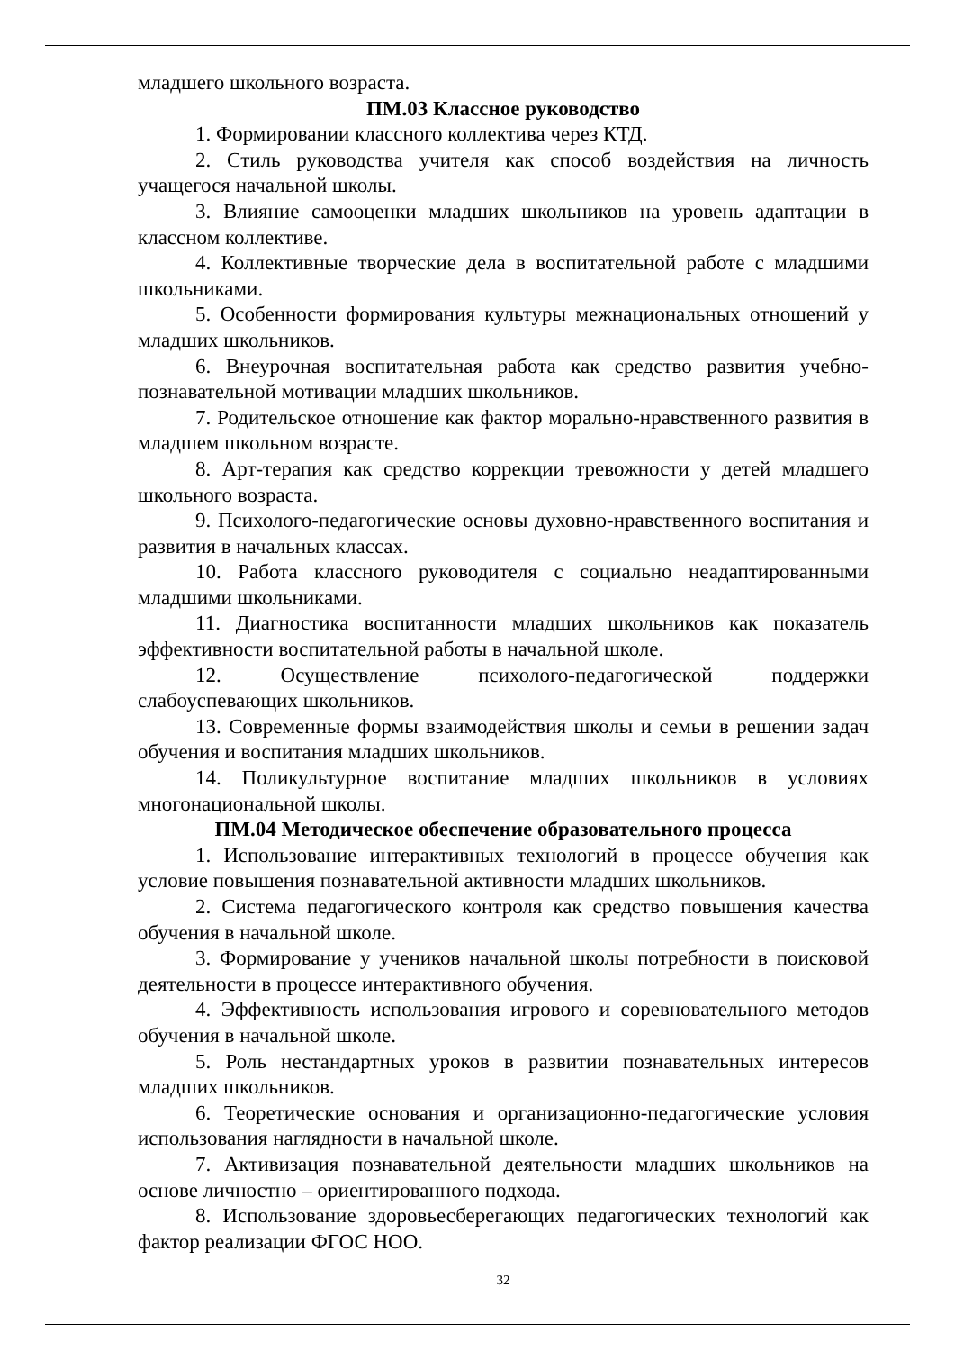младшего школьного возраста.
ПМ.03 Классное руководство
1. Формировании классного коллектива через КТД.
2. Стиль руководства учителя как способ воздействия на личность учащегося начальной школы.
3. Влияние самооценки младших школьников на уровень адаптации в классном коллективе.
4. Коллективные творческие дела в воспитательной работе с младшими школьниками.
5. Особенности формирования культуры межнациональных отношений у младших школьников.
6. Внеурочная воспитательная работа как средство развития учебно-познавательной мотивации младших школьников.
7. Родительское отношение как фактор морально-нравственного развития в младшем школьном возрасте.
8. Арт-терапия как средство коррекции тревожности у детей младшего школьного возраста.
9. Психолого-педагогические основы духовно-нравственного воспитания и развития в начальных классах.
10. Работа классного руководителя с социально неадаптированными младшими школьниками.
11. Диагностика воспитанности младших школьников как показатель эффективности воспитательной работы в начальной школе.
12. Осуществление психолого-педагогической поддержки слабоуспевающих школьников.
13. Современные формы взаимодействия школы и семьи в решении задач обучения и воспитания младших школьников.
14. Поликультурное воспитание младших школьников в условиях многонациональной школы.
ПМ.04 Методическое обеспечение образовательного процесса
1. Использование интерактивных технологий в процессе обучения как условие повышения познавательной активности младших школьников.
2. Система педагогического контроля как средство повышения качества обучения в начальной школе.
3. Формирование у учеников начальной школы потребности в поисковой деятельности в процессе интерактивного обучения.
4. Эффективность использования игрового и соревновательного методов обучения в начальной школе.
5. Роль нестандартных уроков в развитии познавательных интересов младших школьников.
6. Теоретические основания и организационно-педагогические условия использования наглядности в начальной школе.
7. Активизация познавательной деятельности младших школьников на основе личностно – ориентированного подхода.
8. Использование здоровьесберегающих педагогических технологий как фактор реализации ФГОС НОО.
32